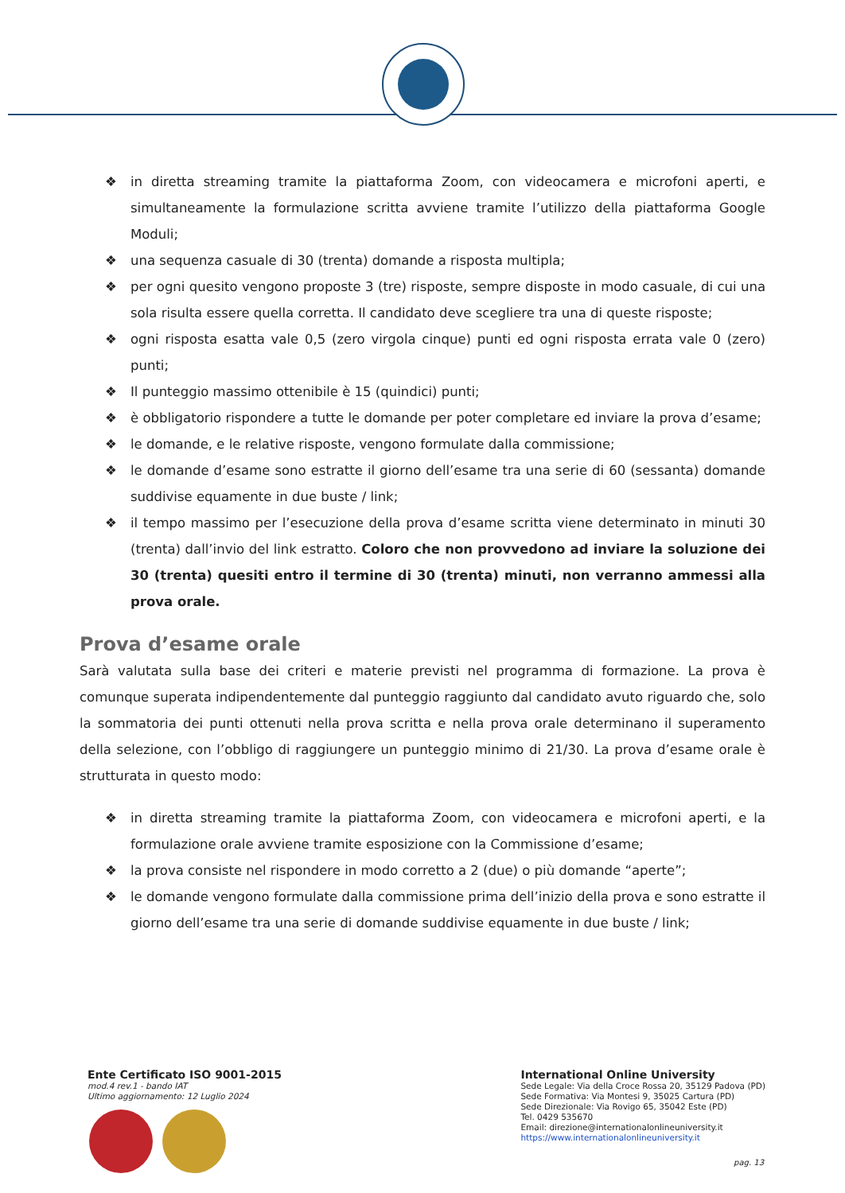❖ in diretta streaming tramite la piattaforma Zoom, con videocamera e microfoni aperti, e simultaneamente la formulazione scritta avviene tramite l’utilizzo della piattaforma Google Moduli;
❖ una sequenza casuale di 30 (trenta) domande a risposta multipla;
❖ per ogni quesito vengono proposte 3 (tre) risposte, sempre disposte in modo casuale, di cui una sola risulta essere quella corretta. Il candidato deve scegliere tra una di queste risposte;
❖ ogni risposta esatta vale 0,5 (zero virgola cinque) punti ed ogni risposta errata vale 0 (zero) punti;
❖ Il punteggio massimo ottenibile è 15 (quindici) punti;
❖ è obbligatorio rispondere a tutte le domande per poter completare ed inviare la prova d’esame;
❖ le domande, e le relative risposte, vengono formulate dalla commissione;
❖ le domande d’esame sono estratte il giorno dell’esame tra una serie di 60 (sessanta) domande suddivise equamente in due buste / link;
❖ il tempo massimo per l’esecuzione della prova d’esame scritta viene determinato in minuti 30 (trenta) dall’invio del link estratto. Coloro che non provvedono ad inviare la soluzione dei 30 (trenta) quesiti entro il termine di 30 (trenta) minuti, non verranno ammessi alla prova orale.
Prova d’esame orale
Sarà valutata sulla base dei criteri e materie previsti nel programma di formazione. La prova è comunque superata indipendentemente dal punteggio raggiunto dal candidato avuto riguardo che, solo la sommatoria dei punti ottenuti nella prova scritta e nella prova orale determinano il superamento della selezione, con l’obbligo di raggiungere un punteggio minimo di 21/30. La prova d’esame orale è strutturata in questo modo:
❖ in diretta streaming tramite la piattaforma Zoom, con videocamera e microfoni aperti, e la formulazione orale avviene tramite esposizione con la Commissione d’esame;
❖ la prova consiste nel rispondere in modo corretto a 2 (due) o più domande “aperte”;
❖ le domande vengono formulate dalla commissione prima dell’inizio della prova e sono estratte il giorno dell’esame tra una serie di domande suddivise equamente in due buste / link;
Ente Certificato ISO 9001-2015
mod.4 rev.1 - bando IAT
Ultimo aggiornamento: 12 Luglio 2024
International Online University
Sede Legale: Via della Croce Rossa 20, 35129 Padova (PD)
Sede Formativa: Via Montesi 9, 35025 Cartura (PD)
Sede Direzionale: Via Rovigo 65, 35042 Este (PD)
Tel. 0429 535670
Email: direzione@internationalonlineuniversity.it
https://www.internationalonlineuniversity.it
pag. 13